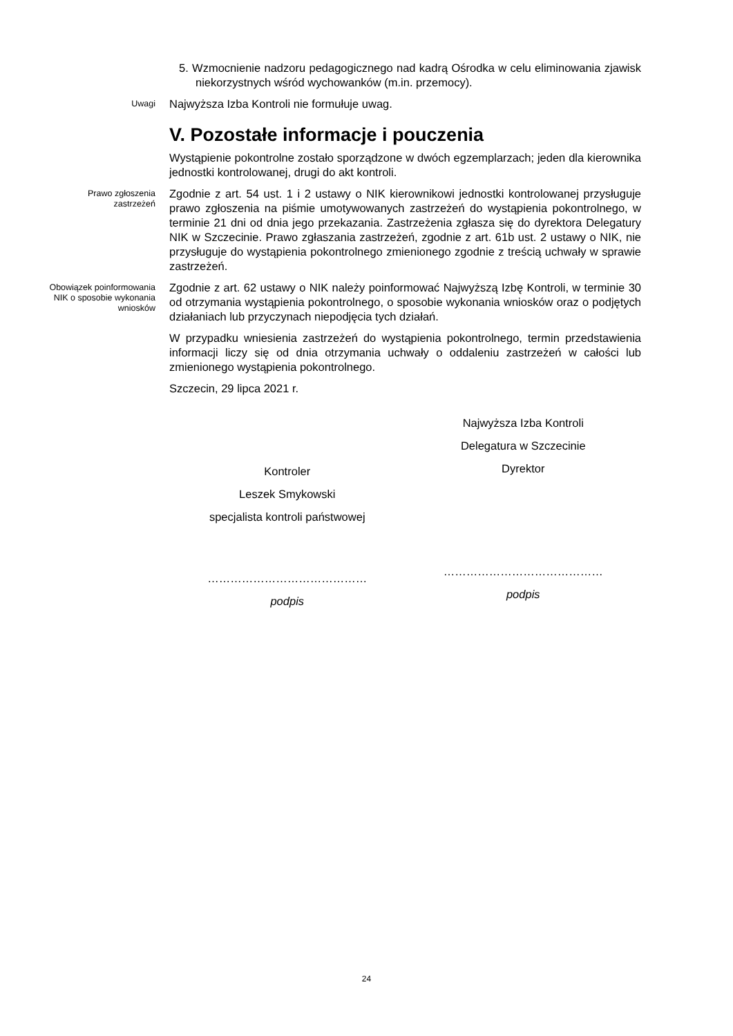5. Wzmocnienie nadzoru pedagogicznego nad kadrą Ośrodka w celu eliminowania zjawisk niekorzystnych wśród wychowanków (m.in. przemocy).
Uwagi
Najwyższa Izba Kontroli nie formułuje uwag.
V. Pozostałe informacje i pouczenia
Wystąpienie pokontrolne zostało sporządzone w dwóch egzemplarzach; jeden dla kierownika jednostki kontrolowanej, drugi do akt kontroli.
Prawo zgłoszenia zastrzeżeń
Zgodnie z art. 54 ust. 1 i 2 ustawy o NIK kierownikowi jednostki kontrolowanej przysługuje prawo zgłoszenia na piśmie umotywowanych zastrzeżeń do wystąpienia pokontrolnego, w terminie 21 dni od dnia jego przekazania. Zastrzeżenia zgłasza się do dyrektora Delegatury NIK w Szczecinie. Prawo zgłaszania zastrzeżeń, zgodnie z art. 61b ust. 2 ustawy o NIK, nie przysługuje do wystąpienia pokontrolnego zmienionego zgodnie z treścią uchwały w sprawie zastrzeżeń.
Obowiązek poinformowania NIK o sposobie wykonania wniosków
Zgodnie z art. 62 ustawy o NIK należy poinformować Najwyższą Izbę Kontroli, w terminie 30 od otrzymania wystąpienia pokontrolnego, o sposobie wykonania wniosków oraz o podjętych działaniach lub przyczynach niepodjęcia tych działań.
W przypadku wniesienia zastrzeżeń do wystąpienia pokontrolnego, termin przedstawienia informacji liczy się od dnia otrzymania uchwały o oddaleniu zastrzeżeń w całości lub zmienionego wystąpienia pokontrolnego.
Szczecin, 29 lipca 2021 r.
Kontroler
Leszek Smykowski
specjalista kontroli państwowej
……………………………………
podpis
Najwyższa Izba Kontroli
Delegatura w Szczecinie
Dyrektor
……………………………………
podpis
24